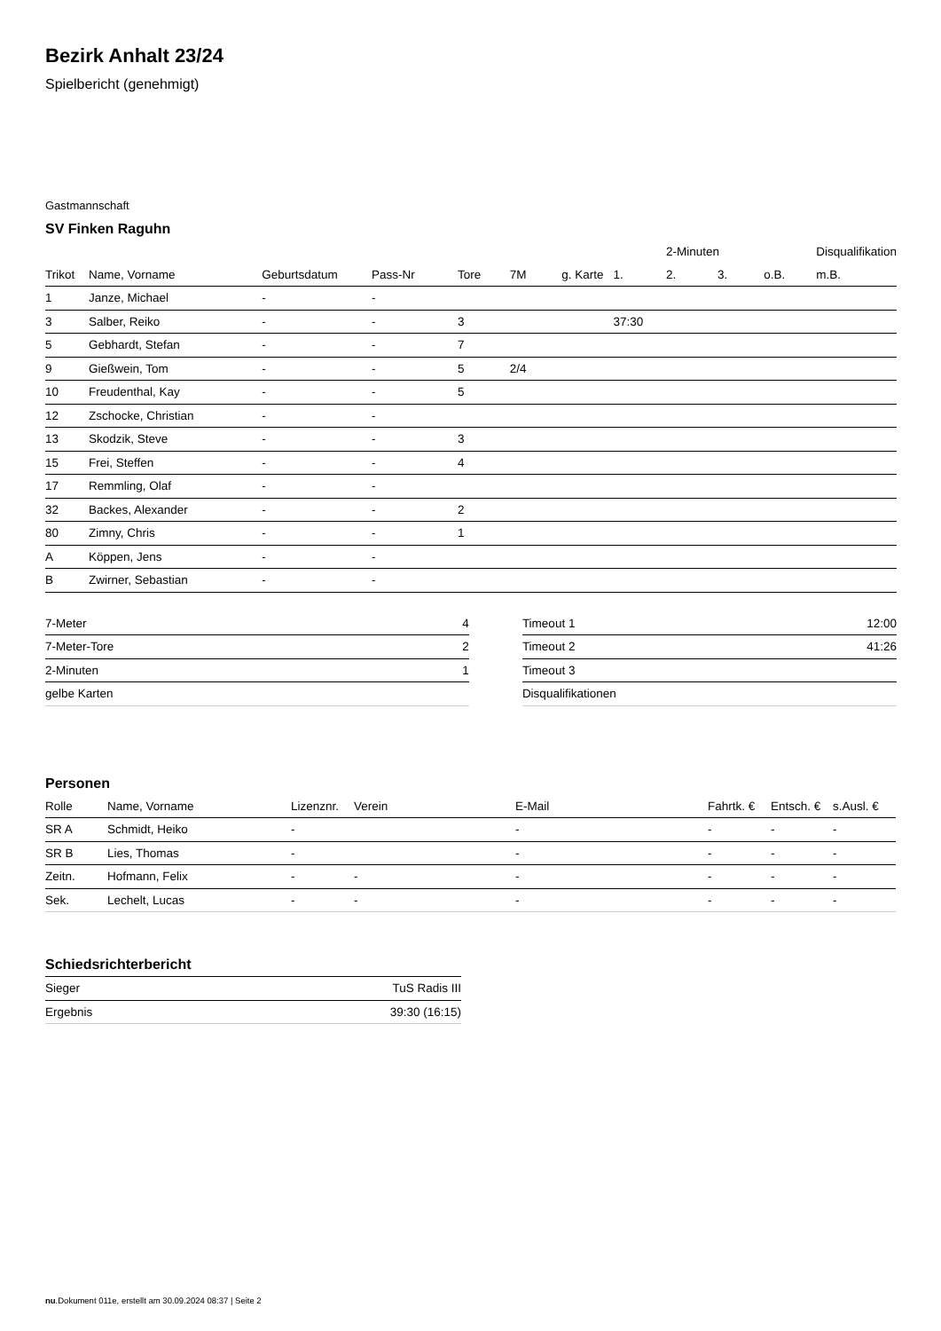Bezirk Anhalt 23/24
Spielbericht (genehmigt)
Gastmannschaft
SV Finken Raguhn
| | | | | | | | | 2-Minuten | | | Disqualifikation |
| --- | --- | --- | --- | --- | --- | --- | --- | --- | --- | --- | --- |
| Trikot | Name, Vorname | Geburtsdatum | Pass-Nr | Tore | 7M | g. Karte | 1. | 2. | 3. | o.B. | m.B. |
| 1 | Janze, Michael | - | - | | | | | | | | |
| 3 | Salber, Reiko | - | - | 3 | | | 37:30 | | | | |
| 5 | Gebhardt, Stefan | - | - | 7 | | | | | | | |
| 9 | Gießwein, Tom | - | - | 5 | 2/4 | | | | | | |
| 10 | Freudenthal, Kay | - | - | 5 | | | | | | | |
| 12 | Zschocke, Christian | - | - | | | | | | | | |
| 13 | Skodzik, Steve | - | - | 3 | | | | | | | |
| 15 | Frei, Steffen | - | - | 4 | | | | | | | |
| 17 | Remmling, Olaf | - | - | | | | | | | | |
| 32 | Backes, Alexander | - | - | 2 | | | | | | | |
| 80 | Zimny, Chris | - | - | 1 | | | | | | | |
| A | Köppen, Jens | - | - | | | | | | | | |
| B | Zwirner, Sebastian | - | - | | | | | | | | |
| 7-Meter | 4 |
| 7-Meter-Tore | 2 |
| 2-Minuten | 1 |
| gelbe Karten | |
| Timeout 1 | 12:00 |
| Timeout 2 | 41:26 |
| Timeout 3 | |
| Disqualifikationen | |
Personen
| Rolle | Name, Vorname | Lizenznr. | Verein | E-Mail | Fahrtk. € | Entsch. € | s.Ausl. € |
| --- | --- | --- | --- | --- | --- | --- | --- |
| SR A | Schmidt, Heiko | - | | - | - | - | - |
| SR B | Lies, Thomas | - | | - | - | - | - |
| Zeitn. | Hofmann, Felix | - | - | - | - | - | - |
| Sek. | Lechelt, Lucas | - | - | - | - | - | - |
Schiedsrichterbericht
| Sieger | TuS Radis III |
| Ergebnis | 39:30 (16:15) |
nu.Dokument 011e, erstellt am 30.09.2024 08:37 | Seite 2